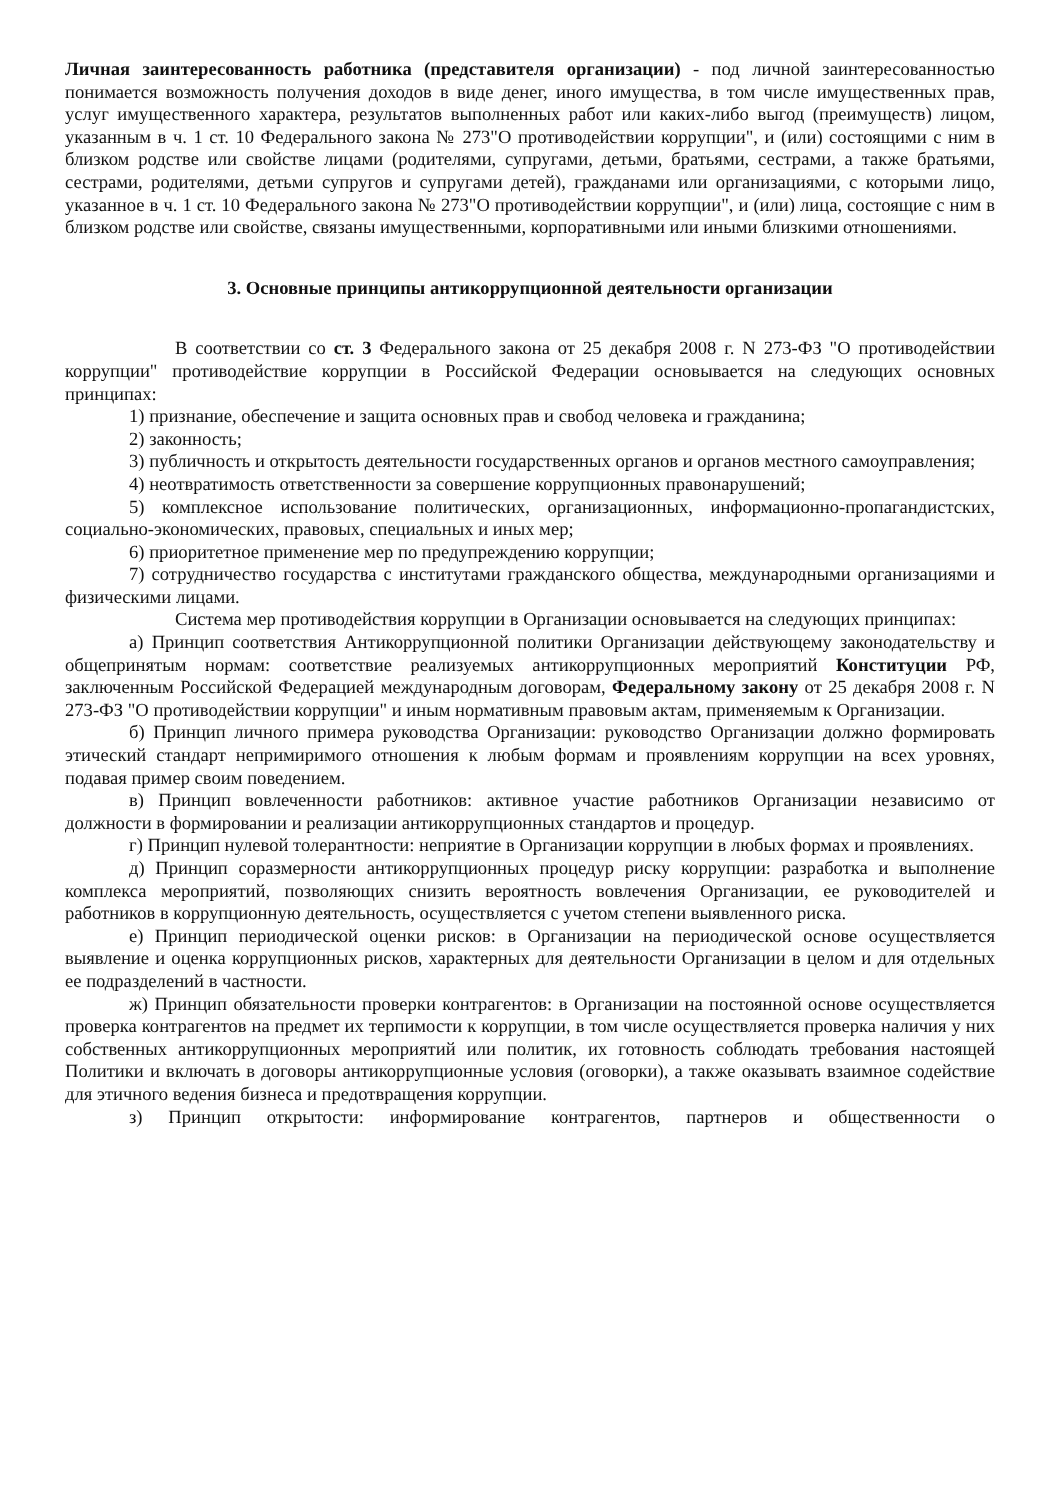Личная заинтересованность работника (представителя организации) - под личной заинтересованностью понимается возможность получения доходов в виде денег, иного имущества, в том числе имущественных прав, услуг имущественного характера, результатов выполненных работ или каких-либо выгод (преимуществ) лицом, указанным в ч. 1 ст. 10 Федерального закона № 273"О противодействии коррупции", и (или) состоящими с ним в близком родстве или свойстве лицами (родителями, супругами, детьми, братьями, сестрами, а также братьями, сестрами, родителями, детьми супругов и супругами детей), гражданами или организациями, с которыми лицо, указанное в ч. 1 ст. 10 Федерального закона № 273"О противодействии коррупции", и (или) лица, состоящие с ним в близком родстве или свойстве, связаны имущественными, корпоративными или иными близкими отношениями.
3. Основные принципы антикоррупционной деятельности организации
В соответствии со ст. 3 Федерального закона от 25 декабря 2008 г. N 273-ФЗ "О противодействии коррупции" противодействие коррупции в Российской Федерации основывается на следующих основных принципах:
1) признание, обеспечение и защита основных прав и свобод человека и гражданина;
2) законность;
3) публичность и открытость деятельности государственных органов и органов местного самоуправления;
4) неотвратимость ответственности за совершение коррупционных правонарушений;
5) комплексное использование политических, организационных, информационно-пропагандистских, социально-экономических, правовых, специальных и иных мер;
6) приоритетное применение мер по предупреждению коррупции;
7) сотрудничество государства с институтами гражданского общества, международными организациями и физическими лицами.
Система мер противодействия коррупции в Организации основывается на следующих принципах:
а) Принцип соответствия Антикоррупционной политики Организации действующему законодательству и общепринятым нормам: соответствие реализуемых антикоррупционных мероприятий Конституции РФ, заключенным Российской Федерацией международным договорам, Федеральному закону от 25 декабря 2008 г. N 273-ФЗ "О противодействии коррупции" и иным нормативным правовым актам, применяемым к Организации.
б) Принцип личного примера руководства Организации: руководство Организации должно формировать этический стандарт непримиримого отношения к любым формам и проявлениям коррупции на всех уровнях, подавая пример своим поведением.
в) Принцип вовлеченности работников: активное участие работников Организации независимо от должности в формировании и реализации антикоррупционных стандартов и процедур.
г) Принцип нулевой толерантности: неприятие в Организации коррупции в любых формах и проявлениях.
д) Принцип соразмерности антикоррупционных процедур риску коррупции: разработка и выполнение комплекса мероприятий, позволяющих снизить вероятность вовлечения Организации, ее руководителей и работников в коррупционную деятельность, осуществляется с учетом степени выявленного риска.
е) Принцип периодической оценки рисков: в Организации на периодической основе осуществляется выявление и оценка коррупционных рисков, характерных для деятельности Организации в целом и для отдельных ее подразделений в частности.
ж) Принцип обязательности проверки контрагентов: в Организации на постоянной основе осуществляется проверка контрагентов на предмет их терпимости к коррупции, в том числе осуществляется проверка наличия у них собственных антикоррупционных мероприятий или политик, их готовность соблюдать требования настоящей Политики и включать в договоры антикоррупционные условия (оговорки), а также оказывать взаимное содействие для этичного ведения бизнеса и предотвращения коррупции.
з) Принцип открытости: информирование контрагентов, партнеров и общественности о